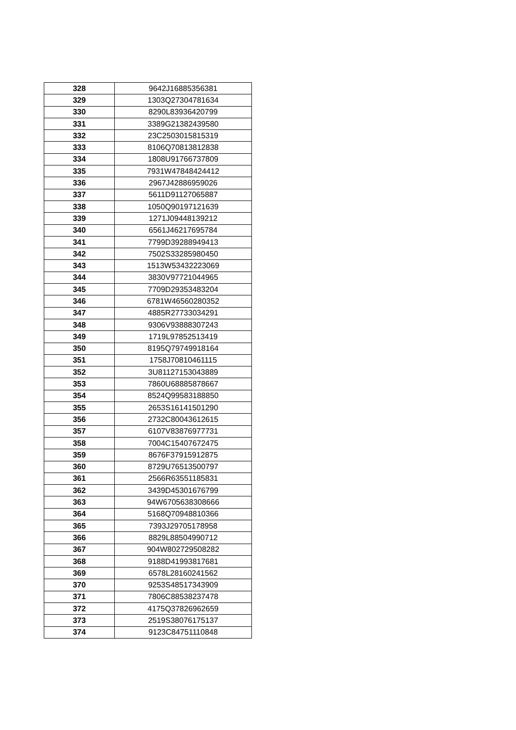| 328 | 9642J16885356381 |
| 329 | 1303Q27304781634 |
| 330 | 8290L83936420799 |
| 331 | 3389G21382439580 |
| 332 | 23C2503015815319 |
| 333 | 8106Q70813812838 |
| 334 | 1808U91766737809 |
| 335 | 7931W47848424412 |
| 336 | 2967J42886959026 |
| 337 | 5611D91127065887 |
| 338 | 1050Q90197121639 |
| 339 | 1271J09448139212 |
| 340 | 6561J46217695784 |
| 341 | 7799D39288949413 |
| 342 | 7502S33285980450 |
| 343 | 1513W53432223069 |
| 344 | 3830V97721044965 |
| 345 | 7709D29353483204 |
| 346 | 6781W46560280352 |
| 347 | 4885R27733034291 |
| 348 | 9306V93888307243 |
| 349 | 1719L97852513419 |
| 350 | 8195Q79749918164 |
| 351 | 1758J70810461115 |
| 352 | 3U81127153043889 |
| 353 | 7860U68885878667 |
| 354 | 8524Q99583188850 |
| 355 | 2653S16141501290 |
| 356 | 2732C80043612615 |
| 357 | 6107V83876977731 |
| 358 | 7004C15407672475 |
| 359 | 8676F37915912875 |
| 360 | 8729U76513500797 |
| 361 | 2566R63551185831 |
| 362 | 3439D45301676799 |
| 363 | 94W6705638308666 |
| 364 | 5168Q70948810366 |
| 365 | 7393J29705178958 |
| 366 | 8829L88504990712 |
| 367 | 904W802729508282 |
| 368 | 9188D41993817681 |
| 369 | 6578L28160241562 |
| 370 | 9253S48517343909 |
| 371 | 7806C88538237478 |
| 372 | 4175Q37826962659 |
| 373 | 2519S38076175137 |
| 374 | 9123C84751110848 |